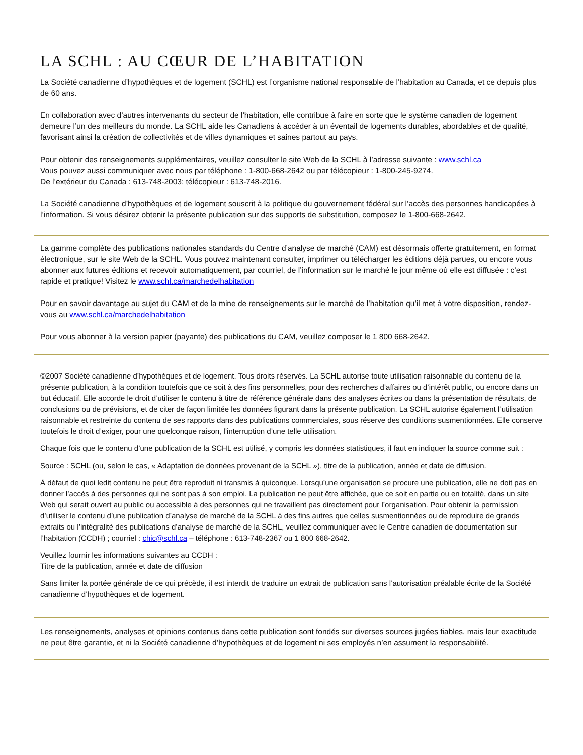LA SCHL : AU CŒUR DE L’HABITATION
La Société canadienne d’hypothèques et de logement (SCHL) est l’organisme national responsable de l’habitation au Canada, et ce depuis plus de 60 ans.
En collaboration avec d’autres intervenants du secteur de l’habitation, elle contribue à faire en sorte que le système canadien de logement demeure l’un des meilleurs du monde. La SCHL aide les Canadiens à accéder à un éventail de logements durables, abordables et de qualité, favorisant ainsi la création de collectivités et de villes dynamiques et saines partout au pays.
Pour obtenir des renseignements supplémentaires, veuillez consulter le site Web de la SCHL à l’adresse suivante : www.schl.ca
Vous pouvez aussi communiquer avec nous par téléphone : 1-800-668-2642 ou par télécopieur : 1-800-245-9274.
De l’extérieur du Canada : 613-748-2003; télécopieur : 613-748-2016.
La Société canadienne d’hypothèques et de logement souscrit à la politique du gouvernement fédéral sur l’accès des personnes handicapées à l’information. Si vous désirez obtenir la présente publication sur des supports de substitution, composez le 1-800-668-2642.
La gamme complète des publications nationales standards du Centre d’analyse de marché (CAM) est désormais offerte gratuitement, en format électronique, sur le site Web de la SCHL. Vous pouvez maintenant consulter, imprimer ou télécharger les éditions déjà parues, ou encore vous abonner aux futures éditions et recevoir automatiquement, par courriel, de l’information sur le marché le jour même où elle est diffusée : c’est rapide et pratique! Visitez le www.schl.ca/marchedelhabitation
Pour en savoir davantage au sujet du CAM et de la mine de renseignements sur le marché de l’habitation qu’il met à votre disposition, rendez-vous au www.schl.ca/marchedelhabitation
Pour vous abonner à la version papier (payante) des publications du CAM, veuillez composer le 1 800 668-2642.
©2007 Société canadienne d’hypothèques et de logement. Tous droits réservés. La SCHL autorise toute utilisation raisonnable du contenu de la présente publication, à la condition toutefois que ce soit à des fins personnelles, pour des recherches d’affaires ou d’intérêt public, ou encore dans un but éducatif. Elle accorde le droit d’utiliser le contenu à titre de référence générale dans des analyses écrites ou dans la présentation de résultats, de conclusions ou de prévisions, et de citer de façon limitée les données figurant dans la présente publication. La SCHL autorise également l’utilisation raisonnable et restreinte du contenu de ses rapports dans des publications commerciales, sous réserve des conditions susmentionnées. Elle conserve toutefois le droit d’exiger, pour une quelconque raison, l’interruption d’une telle utilisation.
Chaque fois que le contenu d’une publication de la SCHL est utilisé, y compris les données statistiques, il faut en indiquer la source comme suit :
Source : SCHL (ou, selon le cas, « Adaptation de données provenant de la SCHL »), titre de la publication, année et date de diffusion.
À défaut de quoi ledit contenu ne peut être reproduit ni transmis à quiconque. Lorsqu’une organisation se procure une publication, elle ne doit pas en donner l’accès à des personnes qui ne sont pas à son emploi. La publication ne peut être affichée, que ce soit en partie ou en totalité, dans un site Web qui serait ouvert au public ou accessible à des personnes qui ne travaillent pas directement pour l’organisation. Pour obtenir la permission d’utiliser le contenu d’une publication d’analyse de marché de la SCHL à des fins autres que celles susmentionnées ou de reproduire de grands extraits ou l’intégralité des publications d’analyse de marché de la SCHL, veuillez communiquer avec le Centre canadien de documentation sur l’habitation (CCDH) ; courriel : chic@schl.ca – téléphone : 613-748-2367 ou 1 800 668-2642.
Veuillez fournir les informations suivantes au CCDH :
Titre de la publication, année et date de diffusion
Sans limiter la portée générale de ce qui précède, il est interdit de traduire un extrait de publication sans l’autorisation préalable écrite de la Société canadienne d’hypothèques et de logement.
Les renseignements, analyses et opinions contenus dans cette publication sont fondés sur diverses sources jugées fiables, mais leur exactitude ne peut être garantie, et ni la Société canadienne d’hypothèques et de logement ni ses employés n’en assument la responsabilité.